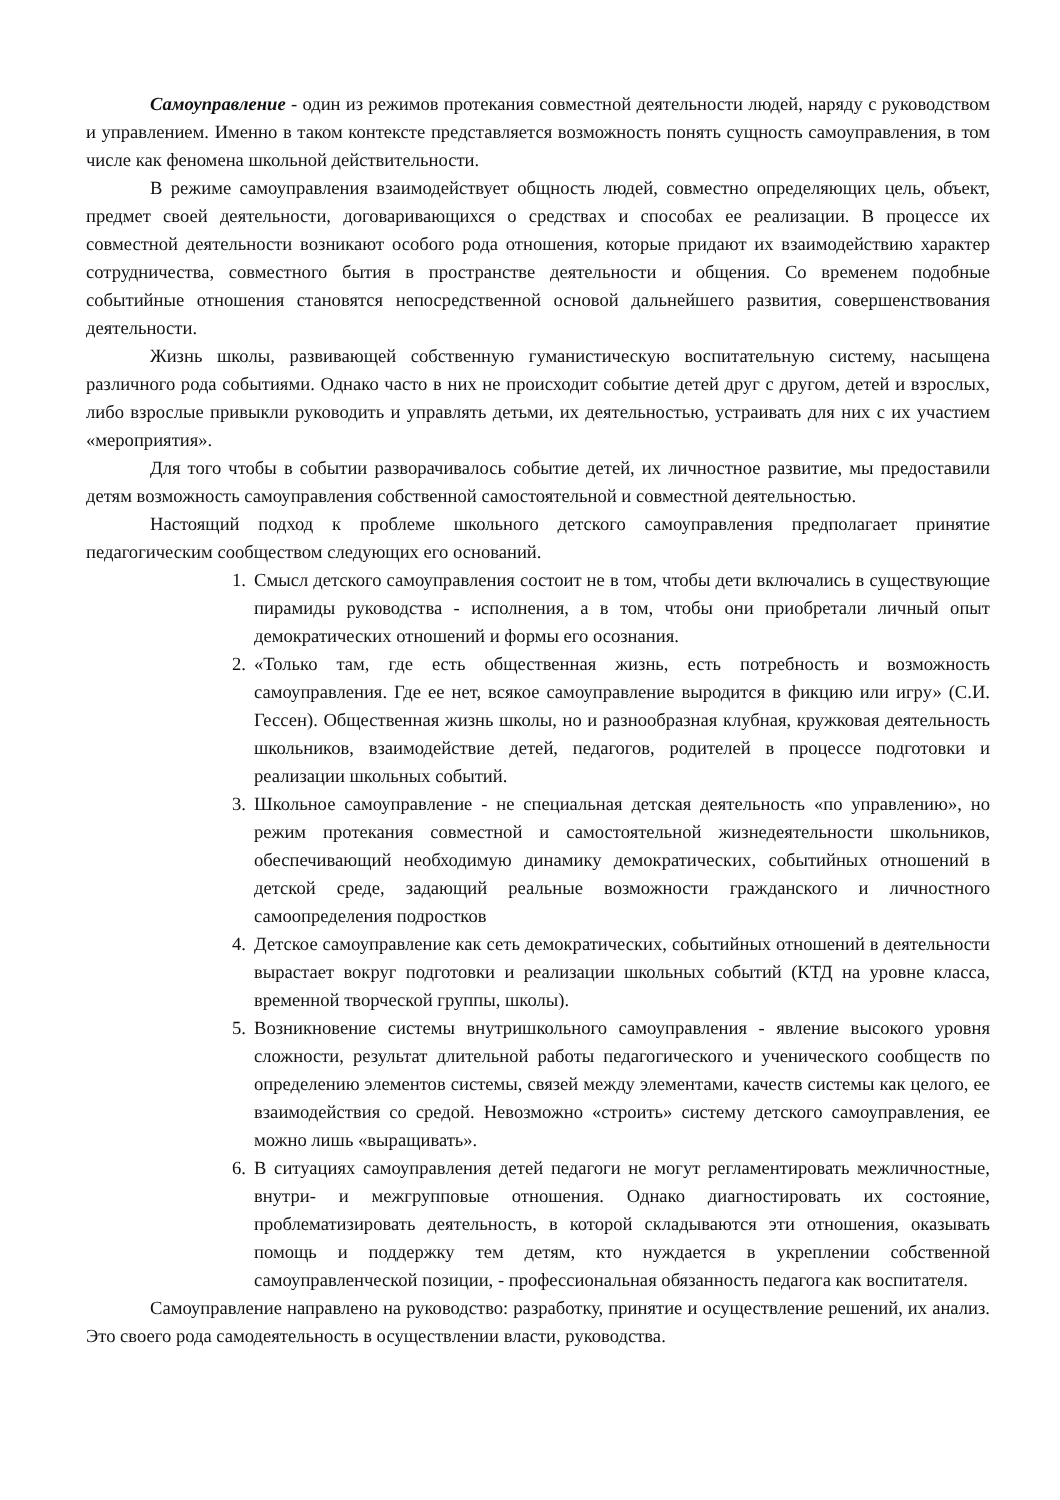Самоуправление - один из режимов протекания совместной деятельности людей, наряду с руководством и управлением. Именно в таком контексте представляется возможность понять сущность самоуправления, в том числе как феномена школьной действительности.
В режиме самоуправления взаимодействует общность людей, совместно определяющих цель, объект, предмет своей деятельности, договаривающихся о средствах и способах ее реализации. В процессе их совместной деятельности возникают особого рода отношения, которые придают их взаимодействию характер сотрудничества, совместного бытия в пространстве деятельности и общения. Со временем подобные событийные отношения становятся непосредственной основой дальнейшего развития, совершенствования деятельности.
Жизнь школы, развивающей собственную гуманистическую воспитательную систему, насыщена различного рода событиями. Однако часто в них не происходит событие детей друг с другом, детей и взрослых, либо взрослые привыкли руководить и управлять детьми, их деятельностью, устраивать для них с их участием «мероприятия».
Для того чтобы в событии разворачивалось событие детей, их личностное развитие, мы предоставили детям возможность самоуправления собственной самостоятельной и совместной деятельностью.
Настоящий подход к проблеме школьного детского самоуправления предполагает принятие педагогическим сообществом следующих его оснований.
1. Смысл детского самоуправления состоит не в том, чтобы дети включались в существующие пирамиды руководства - исполнения, а в том, чтобы они приобретали личный опыт демократических отношений и формы его осознания.
2. «Только там, где есть общественная жизнь, есть потребность и возможность самоуправления. Где ее нет, всякое самоуправление выродится в фикцию или игру» (С.И. Гессен). Общественная жизнь школы, но и разнообразная клубная, кружковая деятельность школьников, взаимодействие детей, педагогов, родителей в процессе подготовки и реализации школьных событий.
3. Школьное самоуправление - не специальная детская деятельность «по управлению», но режим протекания совместной и самостоятельной жизнедеятельности школьников, обеспечивающий необходимую динамику демократических, событийных отношений в детской среде, задающий реальные возможности гражданского и личностного самоопределения подростков
4. Детское самоуправление как сеть демократических, событийных отношений в деятельности вырастает вокруг подготовки и реализации школьных событий (КТД на уровне класса, временной творческой группы, школы).
5. Возникновение системы внутришкольного самоуправления - явление высокого уровня сложности, результат длительной работы педагогического и ученического сообществ по определению элементов системы, связей между элементами, качеств системы как целого, ее взаимодействия со средой. Невозможно «строить» систему детского самоуправления, ее можно лишь «выращивать».
6. В ситуациях самоуправления детей педагоги не могут регламентировать межличностные, внутри- и межгрупповые отношения. Однако диагностировать их состояние, проблематизировать деятельность, в которой складываются эти отношения, оказывать помощь и поддержку тем детям, кто нуждается в укреплении собственной самоуправленческой позиции, - профессиональная обязанность педагога как воспитателя.
Самоуправление направлено на руководство: разработку, принятие и осуществление решений, их анализ. Это своего рода самодеятельность в осуществлении власти, руководства.